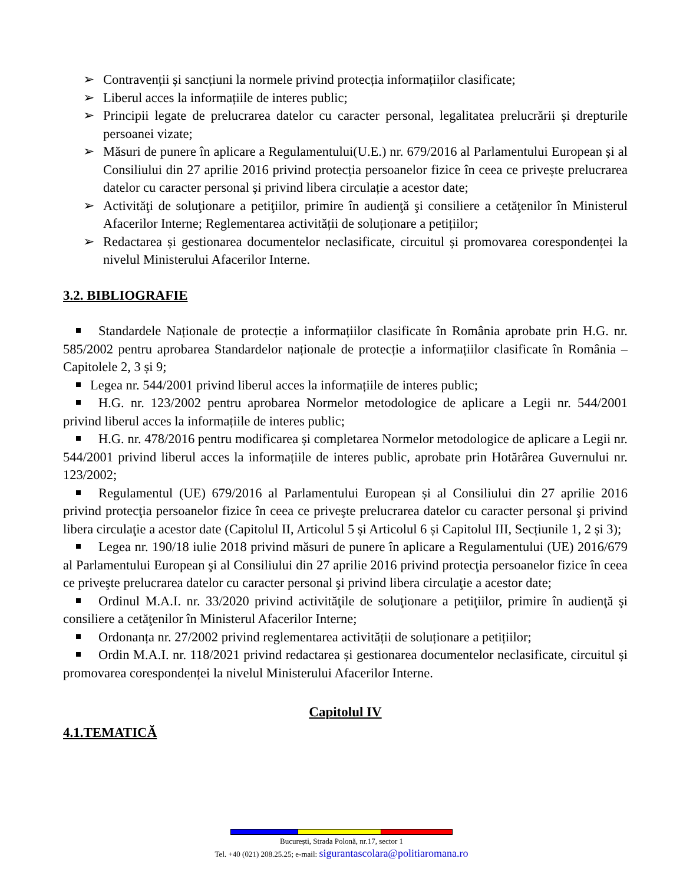➢ Contravenții și sancțiuni la normele privind protecția informațiilor clasificate;
➢ Liberul acces la informațiile de interes public;
➢ Principii legate de prelucrarea datelor cu caracter personal, legalitatea prelucrării și drepturile persoanei vizate;
➢ Măsuri de punere în aplicare a Regulamentului(U.E.) nr. 679/2016 al Parlamentului European și al Consiliului din 27 aprilie 2016 privind protecția persoanelor fizice în ceea ce privește prelucrarea datelor cu caracter personal și privind libera circulație a acestor date;
➢ Activităţi de soluţionare a petiţiilor, primire în audienţă şi consiliere a cetăţenilor în Ministerul Afacerilor Interne; Reglementarea activității de soluționare a petițiilor;
➢ Redactarea și gestionarea documentelor neclasificate, circuitul și promovarea corespondenței la nivelul Ministerului Afacerilor Interne.
3.2. BIBLIOGRAFIE
Standardele Naționale de protecție a informațiilor clasificate în România aprobate prin H.G. nr. 585/2002 pentru aprobarea Standardelor naționale de protecție a informațiilor clasificate în România – Capitolele 2, 3 și 9;
Legea nr. 544/2001 privind liberul acces la informațiile de interes public;
H.G. nr. 123/2002 pentru aprobarea Normelor metodologice de aplicare a Legii nr. 544/2001 privind liberul acces la informațiile de interes public;
H.G. nr. 478/2016 pentru modificarea și completarea Normelor metodologice de aplicare a Legii nr. 544/2001 privind liberul acces la informațiile de interes public, aprobate prin Hotărârea Guvernului nr. 123/2002;
Regulamentul (UE) 679/2016 al Parlamentului European și al Consiliului din 27 aprilie 2016 privind protecţia persoanelor fizice în ceea ce priveşte prelucrarea datelor cu caracter personal şi privind libera circulaţie a acestor date (Capitolul II, Articolul 5 și Articolul 6 și Capitolul III, Secțiunile 1, 2 și 3);
Legea nr. 190/18 iulie 2018 privind măsuri de punere în aplicare a Regulamentului (UE) 2016/679 al Parlamentului European şi al Consiliului din 27 aprilie 2016 privind protecţia persoanelor fizice în ceea ce priveşte prelucrarea datelor cu caracter personal şi privind libera circulaţie a acestor date;
Ordinul M.A.I. nr. 33/2020 privind activităţile de soluţionare a petiţiilor, primire în audienţă şi consiliere a cetăţenilor în Ministerul Afacerilor Interne;
Ordonanța nr. 27/2002 privind reglementarea activității de soluționare a petițiilor;
Ordin M.A.I. nr. 118/2021 privind redactarea și gestionarea documentelor neclasificate, circuitul și promovarea corespondenței la nivelul Ministerului Afacerilor Interne.
Capitolul IV
4.1.TEMATICĂ
București, Strada Polonă, nr.17, sector 1
Tel. +40 (021) 208.25.25; e-mail: sigurantascolara@politiaromana.ro